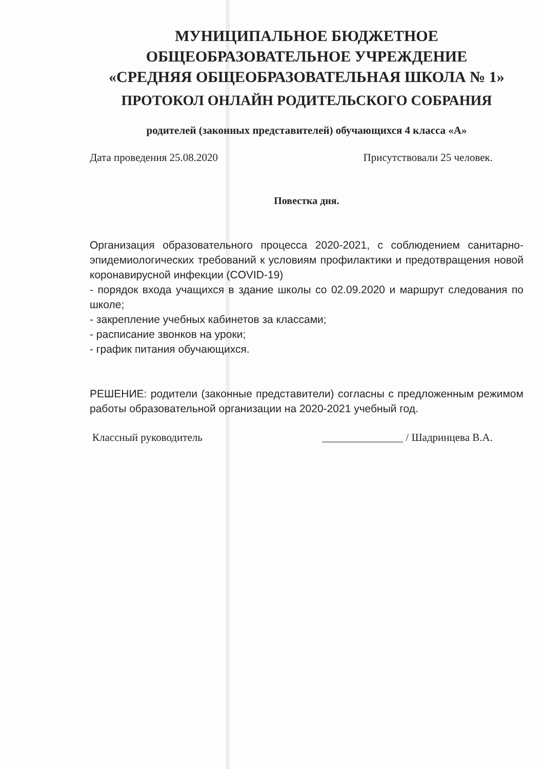МУНИЦИПАЛЬНОЕ БЮДЖЕТНОЕ
ОБЩЕОБРАЗОВАТЕЛЬНОЕ УЧРЕЖДЕНИЕ
«СРЕДНЯЯ ОБЩЕОБРАЗОВАТЕЛЬНАЯ ШКОЛА № 1»
ПРОТОКОЛ ОНЛАЙН РОДИТЕЛЬСКОГО СОБРАНИЯ
родителей (законных представителей) обучающихся 4 класса «А»
Дата проведения 25.08.2020 Присутствовали 25 человек.
Повестка дня.
Организация образовательного процесса 2020-2021, с соблюдением санитарно-эпидемиологических требований к условиям профилактики и предотвращения новой коронавирусной инфекции (COVID-19)
- порядок входа учащихся в здание школы со 02.09.2020 и маршрут следования по школе;
- закрепление учебных кабинетов за классами;
- расписание звонков на уроки;
- график питания обучающихся.
РЕШЕНИЕ: родители (законные представители) согласны с предложенным режимом работы образовательной организации на 2020-2021 учебный год.
Классный руководитель _______________ / Шадринцева В.А.